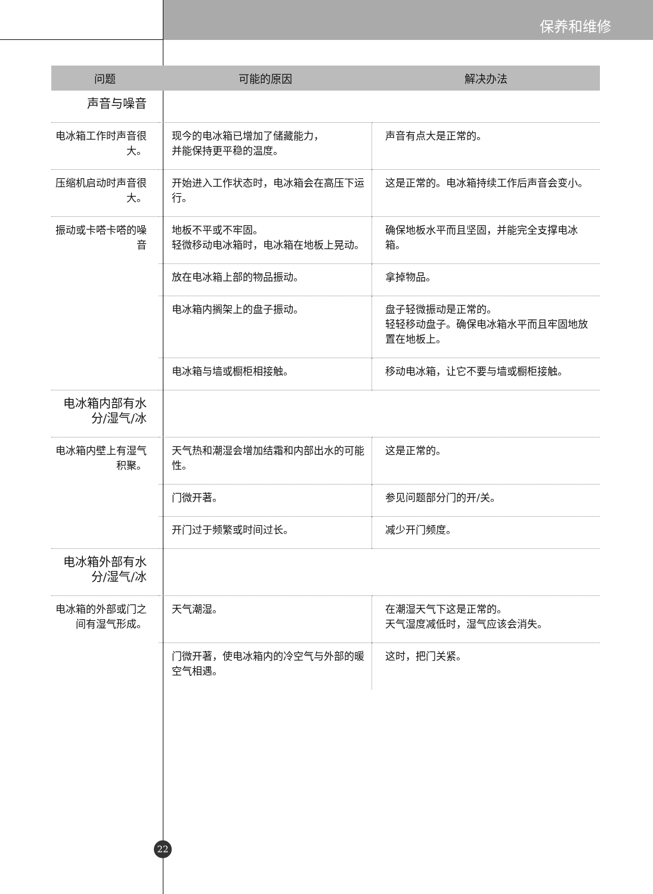保养和维修
| 问题 | 可能的原因 | 解决办法 |
| --- | --- | --- |
| 声音与噪音 | | |
| 电冰箱工作时声音很大。 | 现今的电冰箱已增加了储藏能力， 并能保持更平稳的温度。 | 声音有点大是正常的。 |
| 压缩机启动时声音很大。 | 开始进入工作状态时，电冰箱会在高压下运行。 | 这是正常的。电冰箱持续工作后声音会变小。 |
| 振动或卡嗒卡嗒的噪音 | 地板不平或不牢固。 轻微移动电冰箱时，电冰箱在地板上晃动。 | 确保地板水平而且坚固，并能完全支撑电冰箱。 |
| | 放在电冰箱上部的物品振动。 | 拿掉物品。 |
| | 电冰箱内搁架上的盘子振动。 | 盘子轻微振动是正常的。 轻轻移动盘子。确保电冰箱水平而且牢固地放置在地板上。 |
| | 电冰箱与墙或橱柜相接触。 | 移动电冰箱，让它不要与墙或橱柜接触。 |
| 电冰箱内部有水分/湿气/冰 | | |
| 电冰箱内壁上有湿气积聚。 | 天气热和潮湿会增加结霜和内部出水的可能性。 | 这是正常的。 |
| | 门微开著。 | 参见问题部分门的开/关。 |
| | 开门过于频繁或时间过长。 | 减少开门频度。 |
| 电冰箱外部有水分/湿气/冰 | | |
| 电冰箱的外部或门之间有湿气形成。 | 天气潮湿。 | 在潮湿天气下这是正常的。 天气湿度减低时，湿气应该会消失。 |
| | 门微开著，使电冰箱内的冷空气与外部的暖空气相遇。 | 这时，把门关紧。 |
22